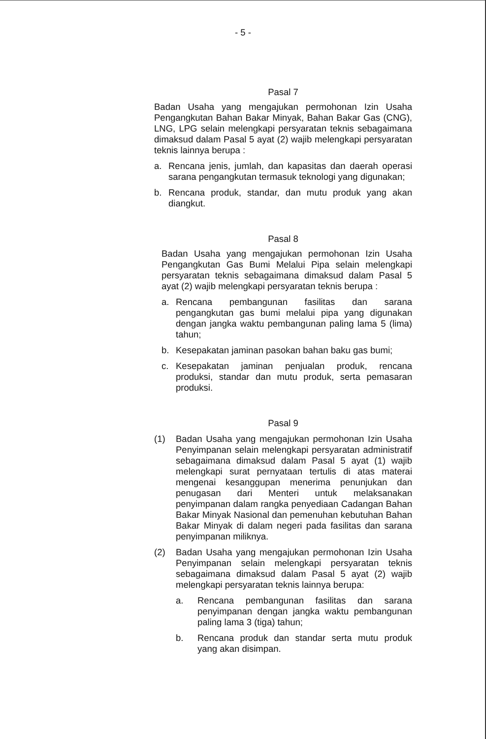- 5 -
Pasal 7
Badan Usaha yang mengajukan permohonan Izin Usaha Pengangkutan Bahan Bakar Minyak, Bahan Bakar Gas (CNG), LNG, LPG selain melengkapi persyaratan teknis sebagaimana dimaksud dalam Pasal 5 ayat (2) wajib melengkapi persyaratan teknis lainnya berupa :
a. Rencana jenis, jumlah, dan kapasitas dan daerah operasi sarana pengangkutan termasuk teknologi yang digunakan;
b. Rencana produk, standar, dan mutu produk yang akan diangkut.
Pasal 8
Badan Usaha yang mengajukan permohonan Izin Usaha Pengangkutan Gas Bumi Melalui Pipa selain melengkapi persyaratan teknis sebagaimana dimaksud dalam Pasal 5 ayat (2) wajib melengkapi persyaratan teknis berupa :
a. Rencana pembangunan fasilitas dan sarana pengangkutan gas bumi melalui pipa yang digunakan dengan jangka waktu pembangunan paling lama 5 (lima) tahun;
b. Kesepakatan jaminan pasokan bahan baku gas bumi;
c. Kesepakatan jaminan penjualan produk, rencana produksi, standar dan mutu produk, serta pemasaran produksi.
Pasal 9
(1) Badan Usaha yang mengajukan permohonan Izin Usaha Penyimpanan selain melengkapi persyaratan administratif sebagaimana dimaksud dalam Pasal 5 ayat (1) wajib melengkapi surat pernyataan tertulis di atas materai mengenai kesanggupan menerima penunjukan dan penugasan dari Menteri untuk melaksanakan penyimpanan dalam rangka penyediaan Cadangan Bahan Bakar Minyak Nasional dan pemenuhan kebutuhan Bahan Bakar Minyak di dalam negeri pada fasilitas dan sarana penyimpanan miliknya.
(2) Badan Usaha yang mengajukan permohonan Izin Usaha Penyimpanan selain melengkapi persyaratan teknis sebagaimana dimaksud dalam Pasal 5 ayat (2) wajib melengkapi persyaratan teknis lainnya berupa:
a. Rencana pembangunan fasilitas dan sarana penyimpanan dengan jangka waktu pembangunan paling lama 3 (tiga) tahun;
b. Rencana produk dan standar serta mutu produk yang akan disimpan.